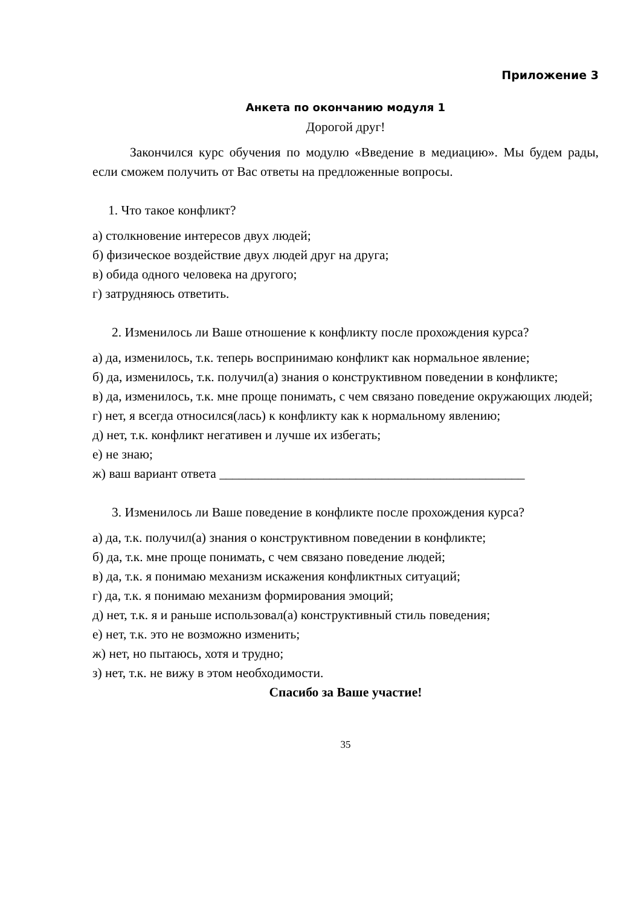Приложение 3
Анкета по окончанию модуля 1
Дорогой друг!
Закончился курс обучения по модулю «Введение в медиацию». Мы будем рады, если сможем получить от Вас ответы на предложенные вопросы.
1. Что такое конфликт?
а) столкновение интересов двух людей;
б) физическое воздействие двух людей друг на друга;
в) обида одного человека на другого;
г) затрудняюсь ответить.
2. Изменилось ли Ваше отношение к конфликту после прохождения курса?
а) да, изменилось, т.к. теперь воспринимаю конфликт как нормальное явление;
б) да, изменилось, т.к. получил(а) знания о конструктивном поведении в конфликте;
в) да, изменилось, т.к. мне проще понимать, с чем связано поведение окружающих людей;
г) нет, я всегда относился(лась) к конфликту как к нормальному явлению;
д) нет, т.к. конфликт негативен и лучше их избегать;
е) не знаю;
ж) ваш вариант ответа _______________________________________________
3. Изменилось ли Ваше поведение в конфликте после прохождения курса?
а) да, т.к. получил(а) знания о конструктивном поведении в конфликте;
б) да, т.к. мне проще понимать, с чем связано поведение людей;
в) да, т.к. я понимаю механизм искажения конфликтных ситуаций;
г) да, т.к. я понимаю механизм формирования эмоций;
д) нет, т.к. я и раньше использовал(а) конструктивный стиль поведения;
е) нет, т.к. это не возможно изменить;
ж) нет, но пытаюсь, хотя и трудно;
з) нет, т.к. не вижу в этом необходимости.
Спасибо за Ваше участие!
35